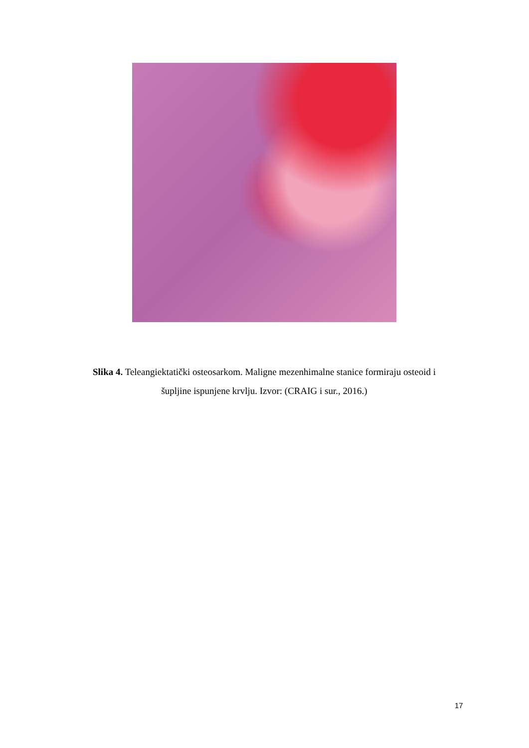Slika 4. Teleangiektatički osteosarkom. Maligne mezenhimalne stanice formiraju osteoid i
šupljine ispunjene krvlju. Izvor: (CRAIG i sur., 2016.)
17